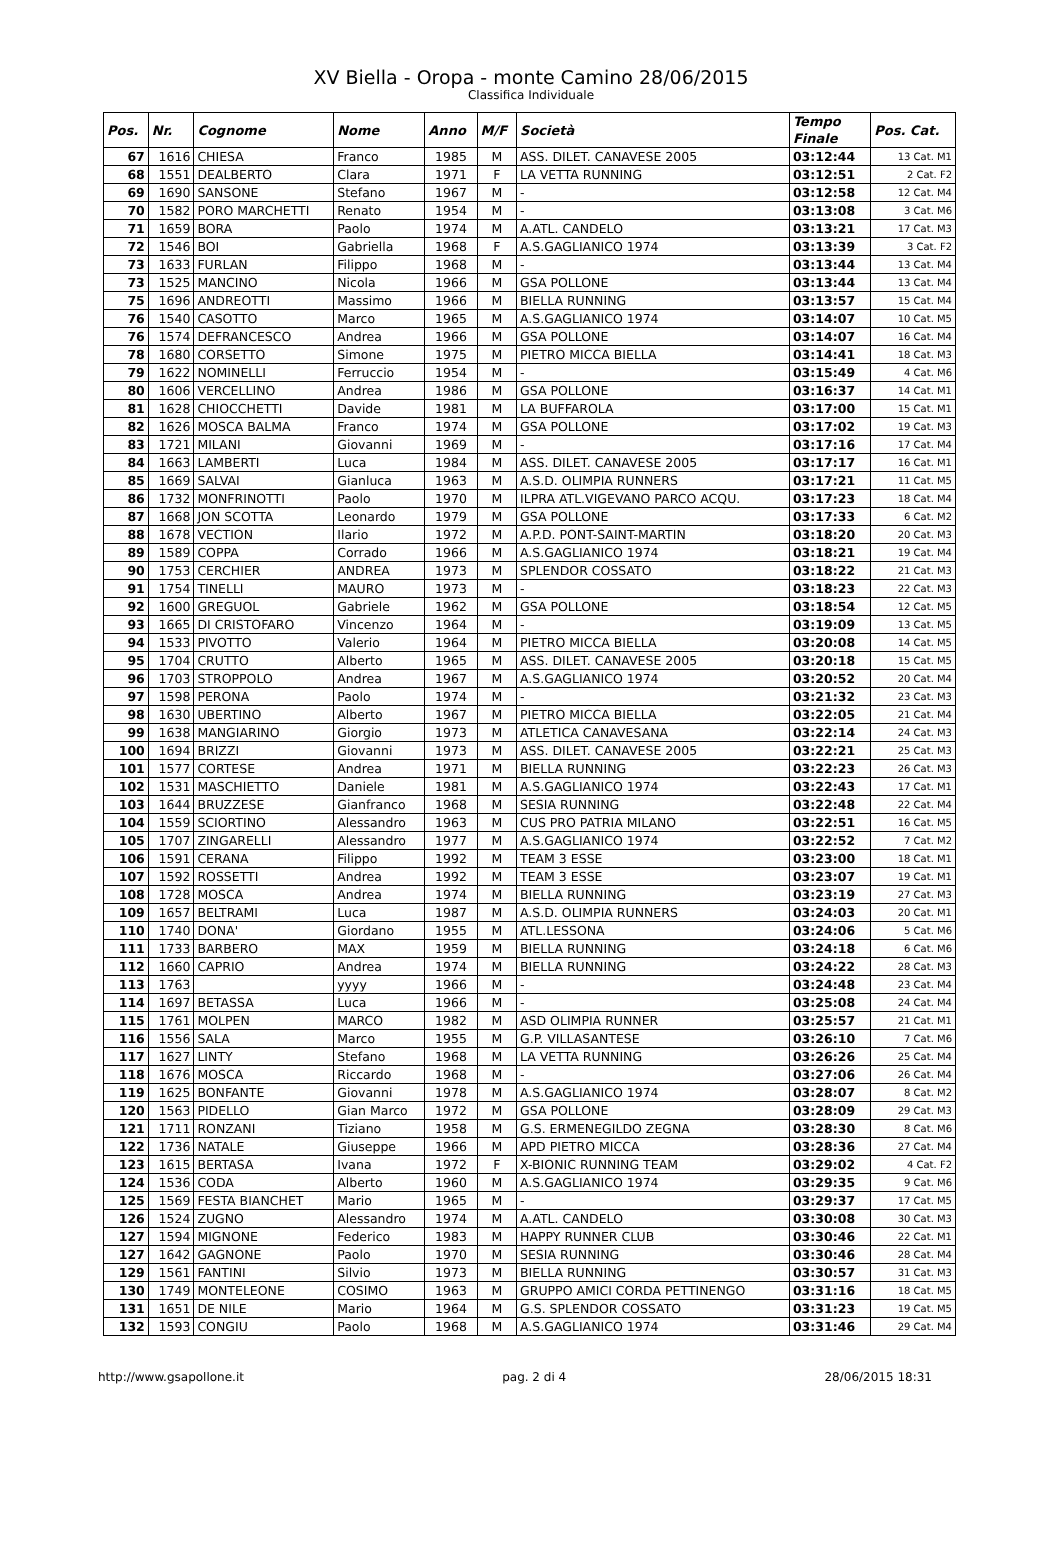XV Biella - Oropa - monte Camino 28/06/2015
Classifica Individuale
| Pos. | Nr. | Cognome | Nome | Anno | M/F | Società | Tempo Finale | Pos. Cat. |
| --- | --- | --- | --- | --- | --- | --- | --- | --- |
| 67 | 1616 | CHIESA | Franco | 1985 | M | ASS. DILET. CANAVESE 2005 | 03:12:44 | 13 Cat. M1 |
| 68 | 1551 | DEALBERTO | Clara | 1971 | F | LA VETTA RUNNING | 03:12:51 | 2 Cat. F2 |
| 69 | 1690 | SANSONE | Stefano | 1967 | M | - | 03:12:58 | 12 Cat. M4 |
| 70 | 1582 | PORO MARCHETTI | Renato | 1954 | M | - | 03:13:08 | 3 Cat. M6 |
| 71 | 1659 | BORA | Paolo | 1974 | M | A.ATL. CANDELO | 03:13:21 | 17 Cat. M3 |
| 72 | 1546 | BOI | Gabriella | 1968 | F | A.S.GAGLIANICO 1974 | 03:13:39 | 3 Cat. F2 |
| 73 | 1633 | FURLAN | Filippo | 1968 | M | - | 03:13:44 | 13 Cat. M4 |
| 73 | 1525 | MANCINO | Nicola | 1966 | M | GSA POLLONE | 03:13:44 | 13 Cat. M4 |
| 75 | 1696 | ANDREOTTI | Massimo | 1966 | M | BIELLA RUNNING | 03:13:57 | 15 Cat. M4 |
| 76 | 1540 | CASOTTO | Marco | 1965 | M | A.S.GAGLIANICO 1974 | 03:14:07 | 10 Cat. M5 |
| 76 | 1574 | DEFRANCESCO | Andrea | 1966 | M | GSA POLLONE | 03:14:07 | 16 Cat. M4 |
| 78 | 1680 | CORSETTO | Simone | 1975 | M | PIETRO MICCA BIELLA | 03:14:41 | 18 Cat. M3 |
| 79 | 1622 | NOMINELLI | Ferruccio | 1954 | M | - | 03:15:49 | 4 Cat. M6 |
| 80 | 1606 | VERCELLINO | Andrea | 1986 | M | GSA POLLONE | 03:16:37 | 14 Cat. M1 |
| 81 | 1628 | CHIOCCHETTI | Davide | 1981 | M | LA BUFFAROLA | 03:17:00 | 15 Cat. M1 |
| 82 | 1626 | MOSCA BALMA | Franco | 1974 | M | GSA POLLONE | 03:17:02 | 19 Cat. M3 |
| 83 | 1721 | MILANI | Giovanni | 1969 | M | - | 03:17:16 | 17 Cat. M4 |
| 84 | 1663 | LAMBERTI | Luca | 1984 | M | ASS. DILET. CANAVESE 2005 | 03:17:17 | 16 Cat. M1 |
| 85 | 1669 | SALVAI | Gianluca | 1963 | M | A.S.D. OLIMPIA RUNNERS | 03:17:21 | 11 Cat. M5 |
| 86 | 1732 | MONFRINOTTI | Paolo | 1970 | M | ILPRA ATL.VIGEVANO PARCO ACQU. | 03:17:23 | 18 Cat. M4 |
| 87 | 1668 | JON SCOTTA | Leonardo | 1979 | M | GSA POLLONE | 03:17:33 | 6 Cat. M2 |
| 88 | 1678 | VECTION | Ilario | 1972 | M | A.P.D. PONT-SAINT-MARTIN | 03:18:20 | 20 Cat. M3 |
| 89 | 1589 | COPPA | Corrado | 1966 | M | A.S.GAGLIANICO 1974 | 03:18:21 | 19 Cat. M4 |
| 90 | 1753 | CERCHIER | ANDREA | 1973 | M | SPLENDOR COSSATO | 03:18:22 | 21 Cat. M3 |
| 91 | 1754 | TINELLI | MAURO | 1973 | M | - | 03:18:23 | 22 Cat. M3 |
| 92 | 1600 | GREGUOL | Gabriele | 1962 | M | GSA POLLONE | 03:18:54 | 12 Cat. M5 |
| 93 | 1665 | DI CRISTOFARO | Vincenzo | 1964 | M | - | 03:19:09 | 13 Cat. M5 |
| 94 | 1533 | PIVOTTO | Valerio | 1964 | M | PIETRO MICCA BIELLA | 03:20:08 | 14 Cat. M5 |
| 95 | 1704 | CRUTTO | Alberto | 1965 | M | ASS. DILET. CANAVESE 2005 | 03:20:18 | 15 Cat. M5 |
| 96 | 1703 | STROPPOLO | Andrea | 1967 | M | A.S.GAGLIANICO 1974 | 03:20:52 | 20 Cat. M4 |
| 97 | 1598 | PERONA | Paolo | 1974 | M | - | 03:21:32 | 23 Cat. M3 |
| 98 | 1630 | UBERTINO | Alberto | 1967 | M | PIETRO MICCA BIELLA | 03:22:05 | 21 Cat. M4 |
| 99 | 1638 | MANGIARINO | Giorgio | 1973 | M | ATLETICA CANAVESANA | 03:22:14 | 24 Cat. M3 |
| 100 | 1694 | BRIZZI | Giovanni | 1973 | M | ASS. DILET. CANAVESE 2005 | 03:22:21 | 25 Cat. M3 |
| 101 | 1577 | CORTESE | Andrea | 1971 | M | BIELLA RUNNING | 03:22:23 | 26 Cat. M3 |
| 102 | 1531 | MASCHIETTO | Daniele | 1981 | M | A.S.GAGLIANICO 1974 | 03:22:43 | 17 Cat. M1 |
| 103 | 1644 | BRUZZESE | Gianfranco | 1968 | M | SESIA RUNNING | 03:22:48 | 22 Cat. M4 |
| 104 | 1559 | SCIORTINO | Alessandro | 1963 | M | CUS PRO PATRIA MILANO | 03:22:51 | 16 Cat. M5 |
| 105 | 1707 | ZINGARELLI | Alessandro | 1977 | M | A.S.GAGLIANICO 1974 | 03:22:52 | 7 Cat. M2 |
| 106 | 1591 | CERANA | Filippo | 1992 | M | TEAM 3 ESSE | 03:23:00 | 18 Cat. M1 |
| 107 | 1592 | ROSSETTI | Andrea | 1992 | M | TEAM 3 ESSE | 03:23:07 | 19 Cat. M1 |
| 108 | 1728 | MOSCA | Andrea | 1974 | M | BIELLA RUNNING | 03:23:19 | 27 Cat. M3 |
| 109 | 1657 | BELTRAMI | Luca | 1987 | M | A.S.D. OLIMPIA RUNNERS | 03:24:03 | 20 Cat. M1 |
| 110 | 1740 | DONA' | Giordano | 1955 | M | ATL.LESSONA | 03:24:06 | 5 Cat. M6 |
| 111 | 1733 | BARBERO | MAX | 1959 | M | BIELLA RUNNING | 03:24:18 | 6 Cat. M6 |
| 112 | 1660 | CAPRIO | Andrea | 1974 | M | BIELLA RUNNING | 03:24:22 | 28 Cat. M3 |
| 113 | 1763 | | yyyy | 1966 | M | - | 03:24:48 | 23 Cat. M4 |
| 114 | 1697 | BETASSA | Luca | 1966 | M | - | 03:25:08 | 24 Cat. M4 |
| 115 | 1761 | MOLPEN | MARCO | 1982 | M | ASD OLIMPIA RUNNER | 03:25:57 | 21 Cat. M1 |
| 116 | 1556 | SALA | Marco | 1955 | M | G.P. VILLASANTESE | 03:26:10 | 7 Cat. M6 |
| 117 | 1627 | LINTY | Stefano | 1968 | M | LA VETTA RUNNING | 03:26:26 | 25 Cat. M4 |
| 118 | 1676 | MOSCA | Riccardo | 1968 | M | - | 03:27:06 | 26 Cat. M4 |
| 119 | 1625 | BONFANTE | Giovanni | 1978 | M | A.S.GAGLIANICO 1974 | 03:28:07 | 8 Cat. M2 |
| 120 | 1563 | PIDELLO | Gian Marco | 1972 | M | GSA POLLONE | 03:28:09 | 29 Cat. M3 |
| 121 | 1711 | RONZANI | Tiziano | 1958 | M | G.S. ERMENEGILDO ZEGNA | 03:28:30 | 8 Cat. M6 |
| 122 | 1736 | NATALE | Giuseppe | 1966 | M | APD PIETRO MICCA | 03:28:36 | 27 Cat. M4 |
| 123 | 1615 | BERTASA | Ivana | 1972 | F | X-BIONIC RUNNING TEAM | 03:29:02 | 4 Cat. F2 |
| 124 | 1536 | CODA | Alberto | 1960 | M | A.S.GAGLIANICO 1974 | 03:29:35 | 9 Cat. M6 |
| 125 | 1569 | FESTA BIANCHET | Mario | 1965 | M | - | 03:29:37 | 17 Cat. M5 |
| 126 | 1524 | ZUGNO | Alessandro | 1974 | M | A.ATL. CANDELO | 03:30:08 | 30 Cat. M3 |
| 127 | 1594 | MIGNONE | Federico | 1983 | M | HAPPY RUNNER CLUB | 03:30:46 | 22 Cat. M1 |
| 127 | 1642 | GAGNONE | Paolo | 1970 | M | SESIA RUNNING | 03:30:46 | 28 Cat. M4 |
| 129 | 1561 | FANTINI | Silvio | 1973 | M | BIELLA RUNNING | 03:30:57 | 31 Cat. M3 |
| 130 | 1749 | MONTELEONE | COSIMO | 1963 | M | GRUPPO AMICI CORDA PETTINENGO | 03:31:16 | 18 Cat. M5 |
| 131 | 1651 | DE NILE | Mario | 1964 | M | G.S. SPLENDOR COSSATO | 03:31:23 | 19 Cat. M5 |
| 132 | 1593 | CONGIU | Paolo | 1968 | M | A.S.GAGLIANICO 1974 | 03:31:46 | 29 Cat. M4 |
http://www.gsapollone.it pag. 2 di 4 28/06/2015 18:31